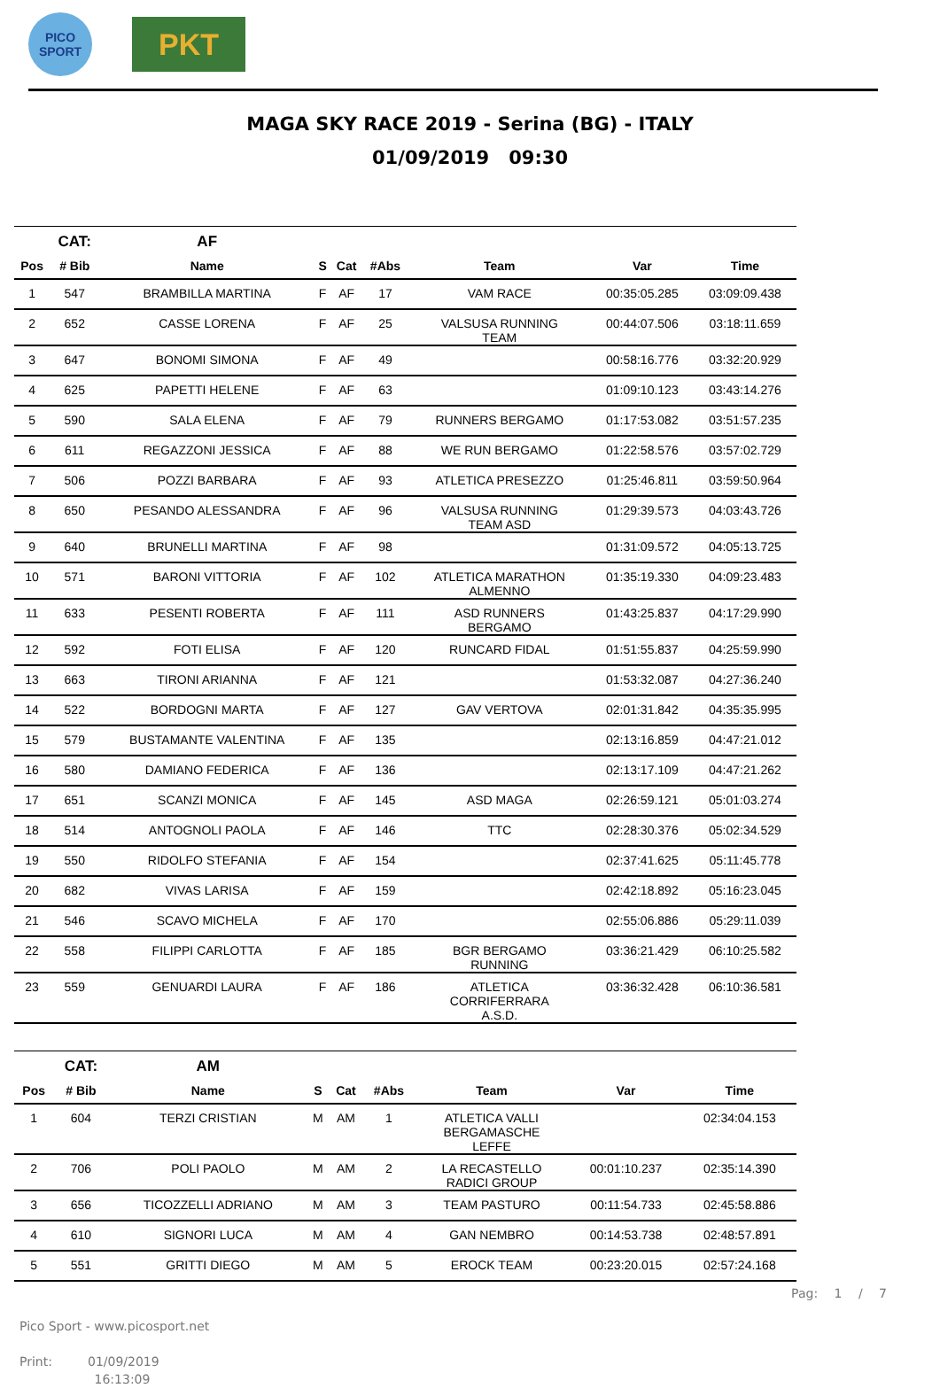PICO
SPORT
PKT
MAGA SKY RACE 2019 - Serina (BG) - ITALY
01/09/2019 09:30
| | CAT: | AF | | | | | | |
| --- | --- | --- | --- | --- | --- | --- | --- | --- |
| Pos | # Bib | Name | S | Cat | #Abs | Team | Var | Time |
| 1 | 547 | BRAMBILLA MARTINA | F | AF | 17 | VAM RACE | 00:35:05.285 | 03:09:09.438 |
| 2 | 652 | CASSE LORENA | F | AF | 25 | VALSUSA RUNNING TEAM | 00:44:07.506 | 03:18:11.659 |
| 3 | 647 | BONOMI SIMONA | F | AF | 49 | | 00:58:16.776 | 03:32:20.929 |
| 4 | 625 | PAPETTI HELENE | F | AF | 63 | | 01:09:10.123 | 03:43:14.276 |
| 5 | 590 | SALA ELENA | F | AF | 79 | RUNNERS BERGAMO | 01:17:53.082 | 03:51:57.235 |
| 6 | 611 | REGAZZONI JESSICA | F | AF | 88 | WE RUN BERGAMO | 01:22:58.576 | 03:57:02.729 |
| 7 | 506 | POZZI BARBARA | F | AF | 93 | ATLETICA PRESEZZO | 01:25:46.811 | 03:59:50.964 |
| 8 | 650 | PESANDO ALESSANDRA | F | AF | 96 | VALSUSA RUNNING TEAM ASD | 01:29:39.573 | 04:03:43.726 |
| 9 | 640 | BRUNELLI MARTINA | F | AF | 98 | | 01:31:09.572 | 04:05:13.725 |
| 10 | 571 | BARONI VITTORIA | F | AF | 102 | ATLETICA MARATHON ALMENNO | 01:35:19.330 | 04:09:23.483 |
| 11 | 633 | PESENTI ROBERTA | F | AF | 111 | ASD RUNNERS BERGAMO | 01:43:25.837 | 04:17:29.990 |
| 12 | 592 | FOTI ELISA | F | AF | 120 | RUNCARD FIDAL | 01:51:55.837 | 04:25:59.990 |
| 13 | 663 | TIRONI ARIANNA | F | AF | 121 | | 01:53:32.087 | 04:27:36.240 |
| 14 | 522 | BORDOGNI MARTA | F | AF | 127 | GAV VERTOVA | 02:01:31.842 | 04:35:35.995 |
| 15 | 579 | BUSTAMANTE VALENTINA | F | AF | 135 | | 02:13:16.859 | 04:47:21.012 |
| 16 | 580 | DAMIANO FEDERICA | F | AF | 136 | | 02:13:17.109 | 04:47:21.262 |
| 17 | 651 | SCANZI MONICA | F | AF | 145 | ASD MAGA | 02:26:59.121 | 05:01:03.274 |
| 18 | 514 | ANTOGNOLI PAOLA | F | AF | 146 | TTC | 02:28:30.376 | 05:02:34.529 |
| 19 | 550 | RIDOLFO STEFANIA | F | AF | 154 | | 02:37:41.625 | 05:11:45.778 |
| 20 | 682 | VIVAS LARISA | F | AF | 159 | | 02:42:18.892 | 05:16:23.045 |
| 21 | 546 | SCAVO MICHELA | F | AF | 170 | | 02:55:06.886 | 05:29:11.039 |
| 22 | 558 | FILIPPI CARLOTTA | F | AF | 185 | BGR BERGAMO RUNNING | 03:36:21.429 | 06:10:25.582 |
| 23 | 559 | GENUARDI LAURA | F | AF | 186 | ATLETICA CORRIFERRARA A.S.D. | 03:36:32.428 | 06:10:36.581 |
| | CAT: | AM | | | | | | |
| --- | --- | --- | --- | --- | --- | --- | --- | --- |
| Pos | # Bib | Name | S | Cat | #Abs | Team | Var | Time |
| 1 | 604 | TERZI CRISTIAN | M | AM | 1 | ATLETICA VALLI BERGAMASCHE LEFFE | | 02:34:04.153 |
| 2 | 706 | POLI PAOLO | M | AM | 2 | LA RECASTELLO RADICI GROUP | 00:01:10.237 | 02:35:14.390 |
| 3 | 656 | TICOZZELLI ADRIANO | M | AM | 3 | TEAM PASTURO | 00:11:54.733 | 02:45:58.886 |
| 4 | 610 | SIGNORI LUCA | M | AM | 4 | GAN NEMBRO | 00:14:53.738 | 02:48:57.891 |
| 5 | 551 | GRITTI DIEGO | M | AM | 5 | EROCK TEAM | 00:23:20.015 | 02:57:24.168 |
Pico Sport - www.picosport.net
Print: 01/09/2019
16:13:09
Pag: 1 / 7